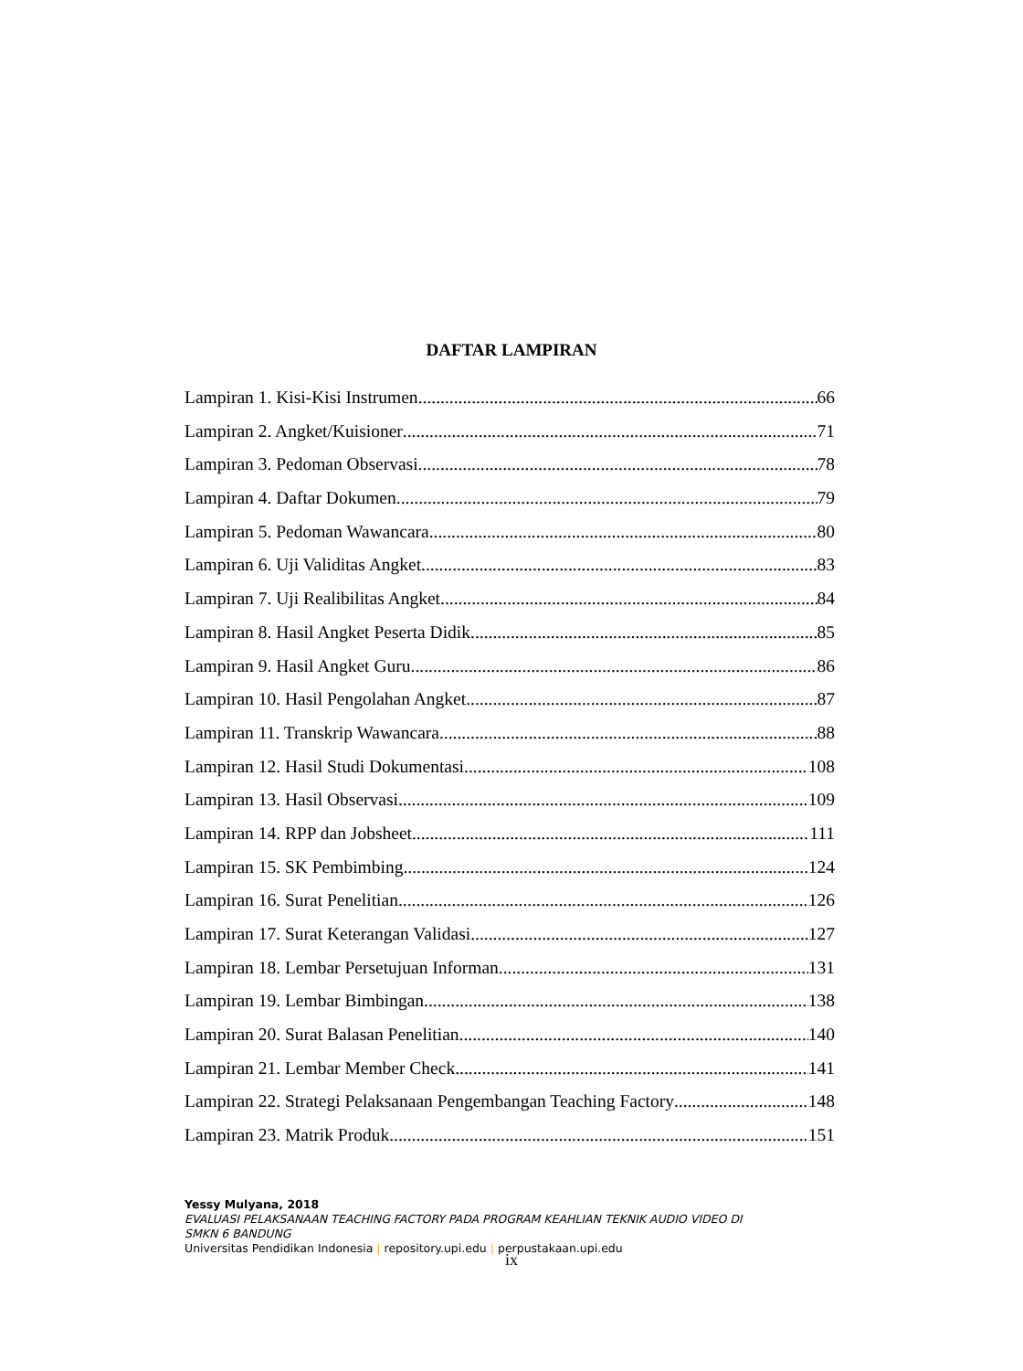DAFTAR LAMPIRAN
Lampiran 1. Kisi-Kisi Instrumen 66
Lampiran 2. Angket/Kuisioner 71
Lampiran 3. Pedoman Observasi 78
Lampiran 4. Daftar Dokumen 79
Lampiran 5. Pedoman Wawancara 80
Lampiran 6. Uji Validitas Angket 83
Lampiran 7. Uji Realibilitas Angket 84
Lampiran 8. Hasil Angket Peserta Didik 85
Lampiran 9. Hasil Angket Guru 86
Lampiran 10. Hasil Pengolahan Angket 87
Lampiran 11. Transkrip Wawancara 88
Lampiran 12. Hasil Studi Dokumentasi 108
Lampiran 13. Hasil Observasi 109
Lampiran 14. RPP dan Jobsheet 111
Lampiran 15. SK Pembimbing 124
Lampiran 16. Surat Penelitian 126
Lampiran 17. Surat Keterangan Validasi 127
Lampiran 18. Lembar Persetujuan Informan 131
Lampiran 19. Lembar Bimbingan 138
Lampiran 20. Surat Balasan Penelitian 140
Lampiran 21. Lembar Member Check 141
Lampiran 22. Strategi Pelaksanaan Pengembangan Teaching Factory 148
Lampiran 23. Matrik Produk 151
Yessy Mulyana, 2018
EVALUASI PELAKSANAAN TEACHING FACTORY PADA PROGRAM KEAHLIAN TEKNIK AUDIO VIDEO DI
SMKN 6 BANDUNG
Universitas Pendidikan Indonesia | repository.upi.edu | perpustakaan.upi.edu
ix